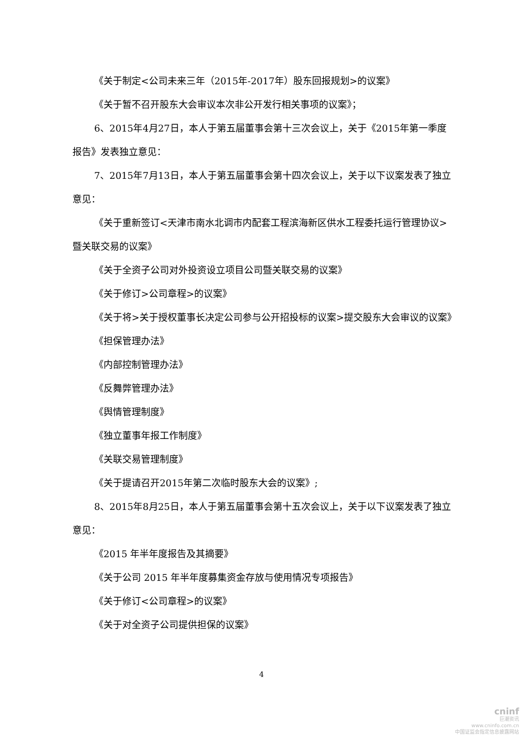《关于制定<公司未来三年（2015年-2017年）股东回报规划>的议案》
《关于暂不召开股东大会审议本次非公开发行相关事项的议案》；
6、2015年4月27日，本人于第五届董事会第十三次会议上，关于《2015年第一季度报告》发表独立意见：
7、2015年7月13日，本人于第五届董事会第十四次会议上，关于以下议案发表了独立意见：
《关于重新签订<天津市南水北调市内配套工程滨海新区供水工程委托运行管理协议>暨关联交易的议案》
《关于全资子公司对外投资设立项目公司暨关联交易的议案》
《关于修订>公司章程>的议案》
《关于将>关于授权董事长决定公司参与公开招投标的议案>提交股东大会审议的议案》
《担保管理办法》
《内部控制管理办法》
《反舞弊管理办法》
《舆情管理制度》
《独立董事年报工作制度》
《关联交易管理制度》
《关于提请召开2015年第二次临时股东大会的议案》;
8、2015年8月25日，本人于第五届董事会第十五次会议上，关于以下议案发表了独立意见：
《2015 年半年度报告及其摘要》
《关于公司 2015 年半年度募集资金存放与使用情况专项报告》
《关于修订<公司章程>的议案》
《关于对全资子公司提供担保的议案》
4
cninf
巨潮资讯
www.cninfo.com.cn
中国证监会指定信息披露网站